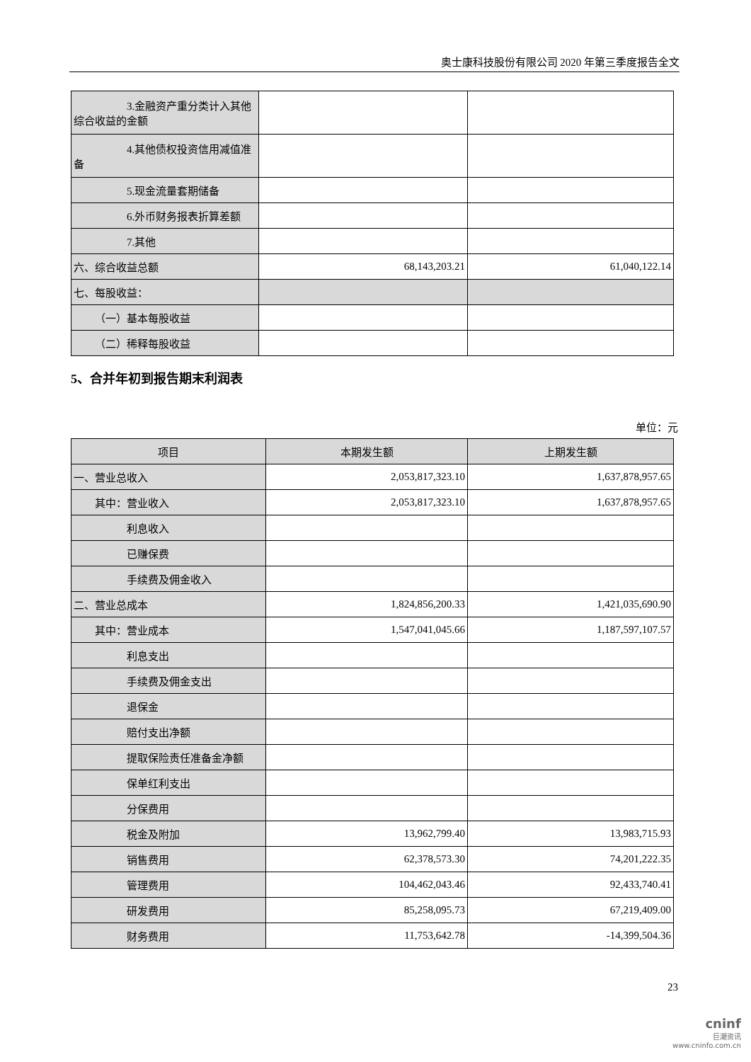奥士康科技股份有限公司 2020 年第三季度报告全文
| 3.金融资产重分类计入其他综合收益的金额 | | |
| 4.其他债权投资信用减值准备 | | |
| 5.现金流量套期储备 | | |
| 6.外币财务报表折算差额 | | |
| 7.其他 | | |
| 六、综合收益总额 | 68,143,203.21 | 61,040,122.14 |
| 七、每股收益： | | |
| （一）基本每股收益 | | |
| （二）稀释每股收益 | | |
5、合并年初到报告期末利润表
单位：元
| 项目 | 本期发生额 | 上期发生额 |
| --- | --- | --- |
| 一、营业总收入 | 2,053,817,323.10 | 1,637,878,957.65 |
| 其中：营业收入 | 2,053,817,323.10 | 1,637,878,957.65 |
| 利息收入 | | |
| 已赚保费 | | |
| 手续费及佣金收入 | | |
| 二、营业总成本 | 1,824,856,200.33 | 1,421,035,690.90 |
| 其中：营业成本 | 1,547,041,045.66 | 1,187,597,107.57 |
| 利息支出 | | |
| 手续费及佣金支出 | | |
| 退保金 | | |
| 赔付支出净额 | | |
| 提取保险责任准备金净额 | | |
| 保单红利支出 | | |
| 分保费用 | | |
| 税金及附加 | 13,962,799.40 | 13,983,715.93 |
| 销售费用 | 62,378,573.30 | 74,201,222.35 |
| 管理费用 | 104,462,043.46 | 92,433,740.41 |
| 研发费用 | 85,258,095.73 | 67,219,409.00 |
| 财务费用 | 11,753,642.78 | -14,399,504.36 |
23
cninf
巨潮资讯
www.cninfo.com.cn